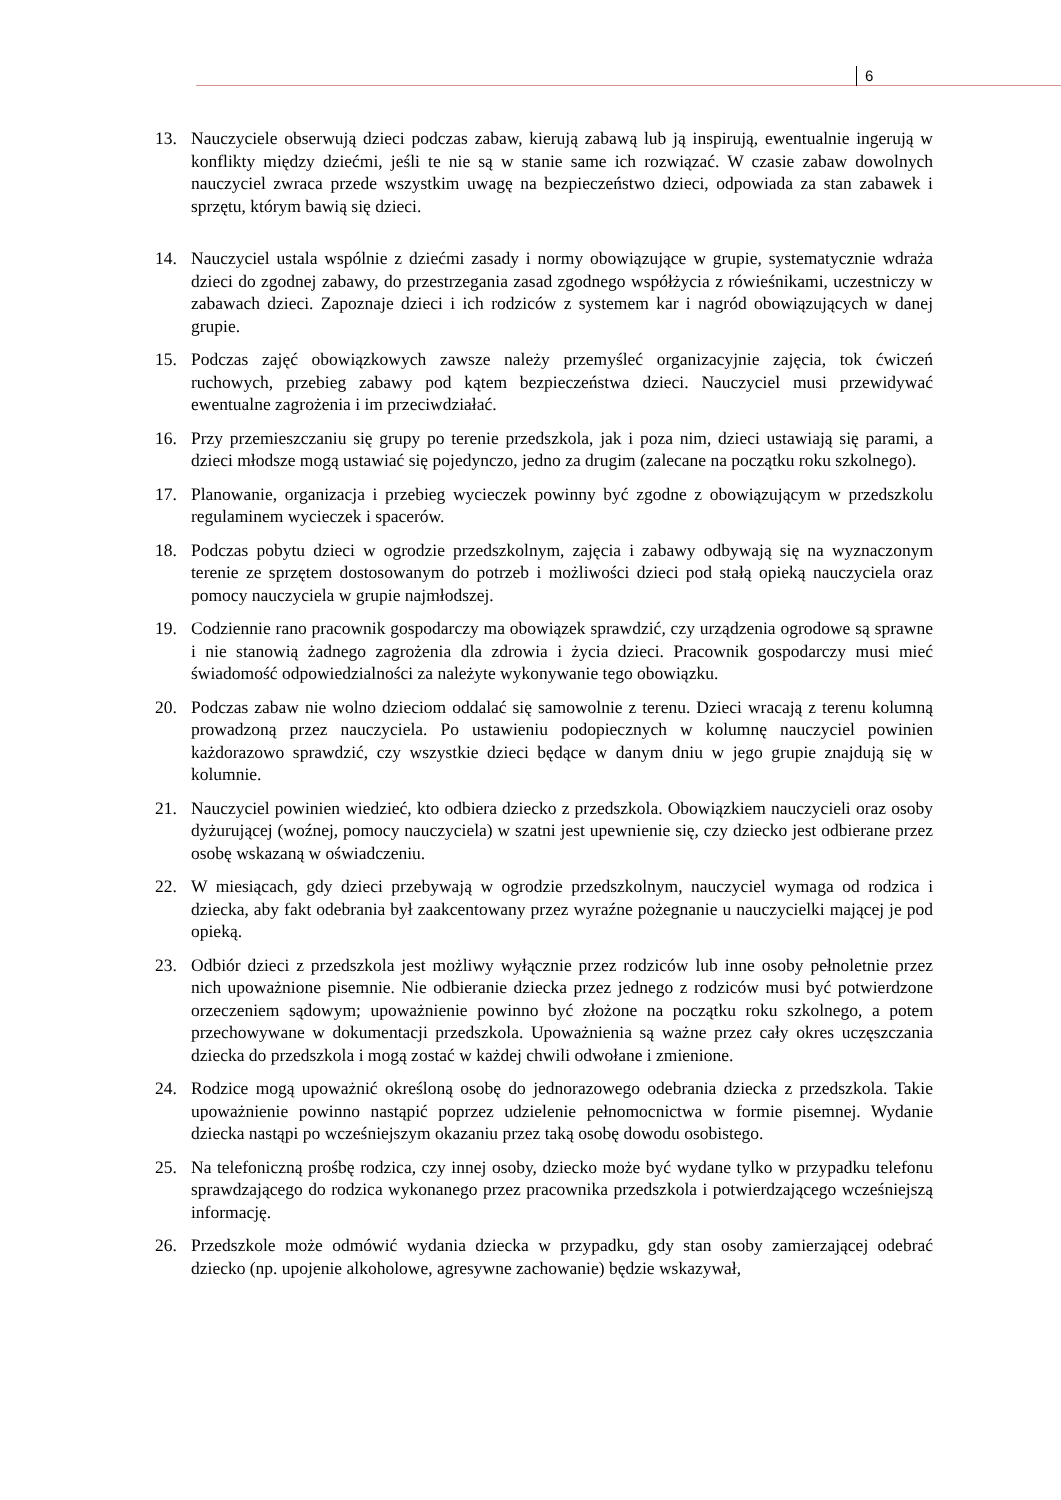6
13. Nauczyciele obserwują dzieci podczas zabaw, kierują zabawą lub ją inspirują, ewentualnie ingerują w konflikty między dziećmi, jeśli te nie są w stanie same ich rozwiązać. W czasie zabaw dowolnych nauczyciel zwraca przede wszystkim uwagę na bezpieczeństwo dzieci, odpowiada za stan zabawek i sprzętu, którym bawią się dzieci.
14. Nauczyciel ustala wspólnie z dziećmi zasady i normy obowiązujące w grupie, systematycznie wdraża dzieci do zgodnej zabawy, do przestrzegania zasad zgodnego współżycia z rówieśnikami, uczestniczy w zabawach dzieci. Zapoznaje dzieci i ich rodziców z systemem kar i nagród obowiązujących w danej grupie.
15. Podczas zajęć obowiązkowych zawsze należy przemyśleć organizacyjnie zajęcia, tok ćwiczeń ruchowych, przebieg zabawy pod kątem bezpieczeństwa dzieci. Nauczyciel musi przewidywać ewentualne zagrożenia i im przeciwdziałać.
16. Przy przemieszczaniu się grupy po terenie przedszkola, jak i poza nim, dzieci ustawiają się parami, a dzieci młodsze mogą ustawiać się pojedynczo, jedno za drugim (zalecane na początku roku szkolnego).
17. Planowanie, organizacja i przebieg wycieczek powinny być zgodne z obowiązującym w przedszkolu regulaminem wycieczek i spacerów.
18. Podczas pobytu dzieci w ogrodzie przedszkolnym, zajęcia i zabawy odbywają się na wyznaczonym terenie ze sprzętem dostosowanym do potrzeb i możliwości dzieci pod stałą opieką nauczyciela oraz pomocy nauczyciela w grupie najmłodszej.
19. Codziennie rano pracownik gospodarczy ma obowiązek sprawdzić, czy urządzenia ogrodowe są sprawne i nie stanowią żadnego zagrożenia dla zdrowia i życia dzieci. Pracownik gospodarczy musi mieć świadomość odpowiedzialności za należyte wykonywanie tego obowiązku.
20. Podczas zabaw nie wolno dzieciom oddalać się samowolnie z terenu. Dzieci wracają z terenu kolumną prowadzoną przez nauczyciela. Po ustawieniu podopiecznych w kolumnę nauczyciel powinien każdorazowo sprawdzić, czy wszystkie dzieci będące w danym dniu w jego grupie znajdują się w kolumnie.
21. Nauczyciel powinien wiedzieć, kto odbiera dziecko z przedszkola. Obowiązkiem nauczycieli oraz osoby dyżurującej (woźnej, pomocy nauczyciela) w szatni jest upewnienie się, czy dziecko jest odbierane przez osobę wskazaną w oświadczeniu.
22. W miesiącach, gdy dzieci przebywają w ogrodzie przedszkolnym, nauczyciel wymaga od rodzica i dziecka, aby fakt odebrania był zaakcentowany przez wyraźne pożegnanie u nauczycielki mającej je pod opieką.
23. Odbiór dzieci z przedszkola jest możliwy wyłącznie przez rodziców lub inne osoby pełnoletnie przez nich upoważnione pisemnie. Nie odbieranie dziecka przez jednego z rodziców musi być potwierdzone orzeczeniem sądowym; upoważnienie powinno być złożone na początku roku szkolnego, a potem przechowywane w dokumentacji przedszkola. Upoważnienia są ważne przez cały okres uczęszczania dziecka do przedszkola i mogą zostać w każdej chwili odwołane i zmienione.
24. Rodzice mogą upoważnić określoną osobę do jednorazowego odebrania dziecka z przedszkola. Takie upoważnienie powinno nastąpić poprzez udzielenie pełnomocnictwa w formie pisemnej. Wydanie dziecka nastąpi po wcześniejszym okazaniu przez taką osobę dowodu osobistego.
25. Na telefoniczną prośbę rodzica, czy innej osoby, dziecko może być wydane tylko w przypadku telefonu sprawdzającego do rodzica wykonanego przez pracownika przedszkola i potwierdzającego wcześniejszą informację.
26. Przedszkole może odmówić wydania dziecka w przypadku, gdy stan osoby zamierzającej odebrać dziecko (np. upojenie alkoholowe, agresywne zachowanie) będzie wskazywał,